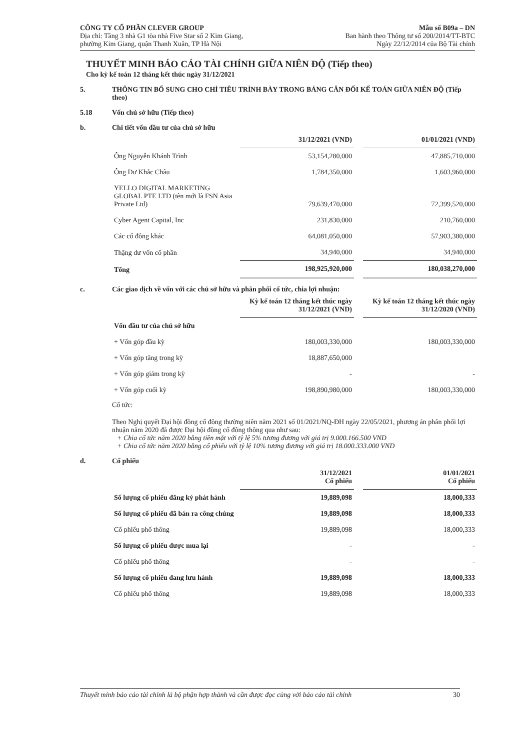CÔNG TY CỔ PHẦN CLEVER GROUP
Địa chỉ: Tầng 3 nhà G1 tòa nhà Five Star số 2 Kim Giang,
phường Kim Giang, quận Thanh Xuân, TP Hà Nội
Mẫu số B09a – DN
Ban hành theo Thông tư số 200/2014/TT-BTC
Ngày 22/12/2014 của Bộ Tài chính
THUYẾT MINH BÁO CÁO TÀI CHÍNH GIỮA NIÊN ĐỘ (Tiếp theo)
Cho kỳ kế toán 12 tháng kết thúc ngày 31/12/2021
5. THÔNG TIN BỔ SUNG CHO CHỈ TIÊU TRÌNH BÀY TRONG BẢNG CÂN ĐỐI KẾ TOÁN GIỮA NIÊN ĐỘ (Tiếp theo)
5.18 Vốn chủ sở hữu (Tiếp theo)
b. Chi tiết vốn đầu tư của chủ sở hữu
| | 31/12/2021 (VND) | | 01/01/2021 (VND) |
| Ông Nguyễn Khánh Trình | 53,154,280,000 | | 47,885,710,000 |
| Ông Dư Khắc Châu | 1,784,350,000 | | 1,603,960,000 |
| YELLO DIGITAL MARKETING GLOBAL PTE LTD (tên mới là FSN Asia Private Ltd) | 79,639,470,000 | | 72,399,520,000 |
| Cyber Agent Capital, Inc | 231,830,000 | | 210,760,000 |
| Các cổ đông khác | 64,081,050,000 | | 57,903,380,000 |
| Thặng dư vốn cổ phần | 34,940,000 | | 34,940,000 |
| Tổng | 198,925,920,000 | | 180,038,270,000 |
c. Các giao dịch về vốn với các chủ sở hữu và phân phối cổ tức, chia lợi nhuận:
| | Kỳ kế toán 12 tháng kết thúc ngày 31/12/2021 (VND) | | Kỳ kế toán 12 tháng kết thúc ngày 31/12/2020 (VND) |
| Vốn đầu tư của chủ sở hữu | | | |
| + Vốn góp đầu kỳ | 180,003,330,000 | | 180,003,330,000 |
| + Vốn góp tăng trong kỳ | 18,887,650,000 | | |
| + Vốn góp giảm trong kỳ | - | | - |
| + Vốn góp cuối kỳ | 198,890,980,000 | | 180,003,330,000 |
Cổ tức:
Theo Nghị quyết Đại hội đồng cổ đông thường niên năm 2021 số 01/2021/NQ-ĐH ngày 22/05/2021, phương án phân phối lợi nhuận năm 2020 đã được Đại hội đồng cổ đông thông qua như sau:
+ Chia cổ tức năm 2020 bằng tiền mặt với tỷ lệ 5% tương đương với giá trị 9.000.166.500 VND
+ Chia cổ tức năm 2020 bằng cổ phiếu với tỷ lệ 10% tương đương với giá trị 18.000.333.000 VND
d. Cổ phiếu
| | 31/12/2021 Cổ phiếu | | 01/01/2021 Cổ phiếu |
| Số lượng cổ phiếu đăng ký phát hành | 19,889,098 | | 18,000,333 |
| Số lượng cổ phiếu đã bán ra công chúng | 19,889,098 | | 18,000,333 |
| Cổ phiếu phổ thông | 19,889,098 | | 18,000,333 |
| Số lượng cổ phiếu được mua lại | - | | - |
| Cổ phiếu phổ thông | - | | - |
| Số lượng cổ phiếu đang lưu hành | 19,889,098 | | 18,000,333 |
| Cổ phiếu phổ thông | 19,889,098 | | 18,000,333 |
Thuyết minh báo cáo tài chính là bộ phận hợp thành và cần được đọc cùng với báo cáo tài chính 30